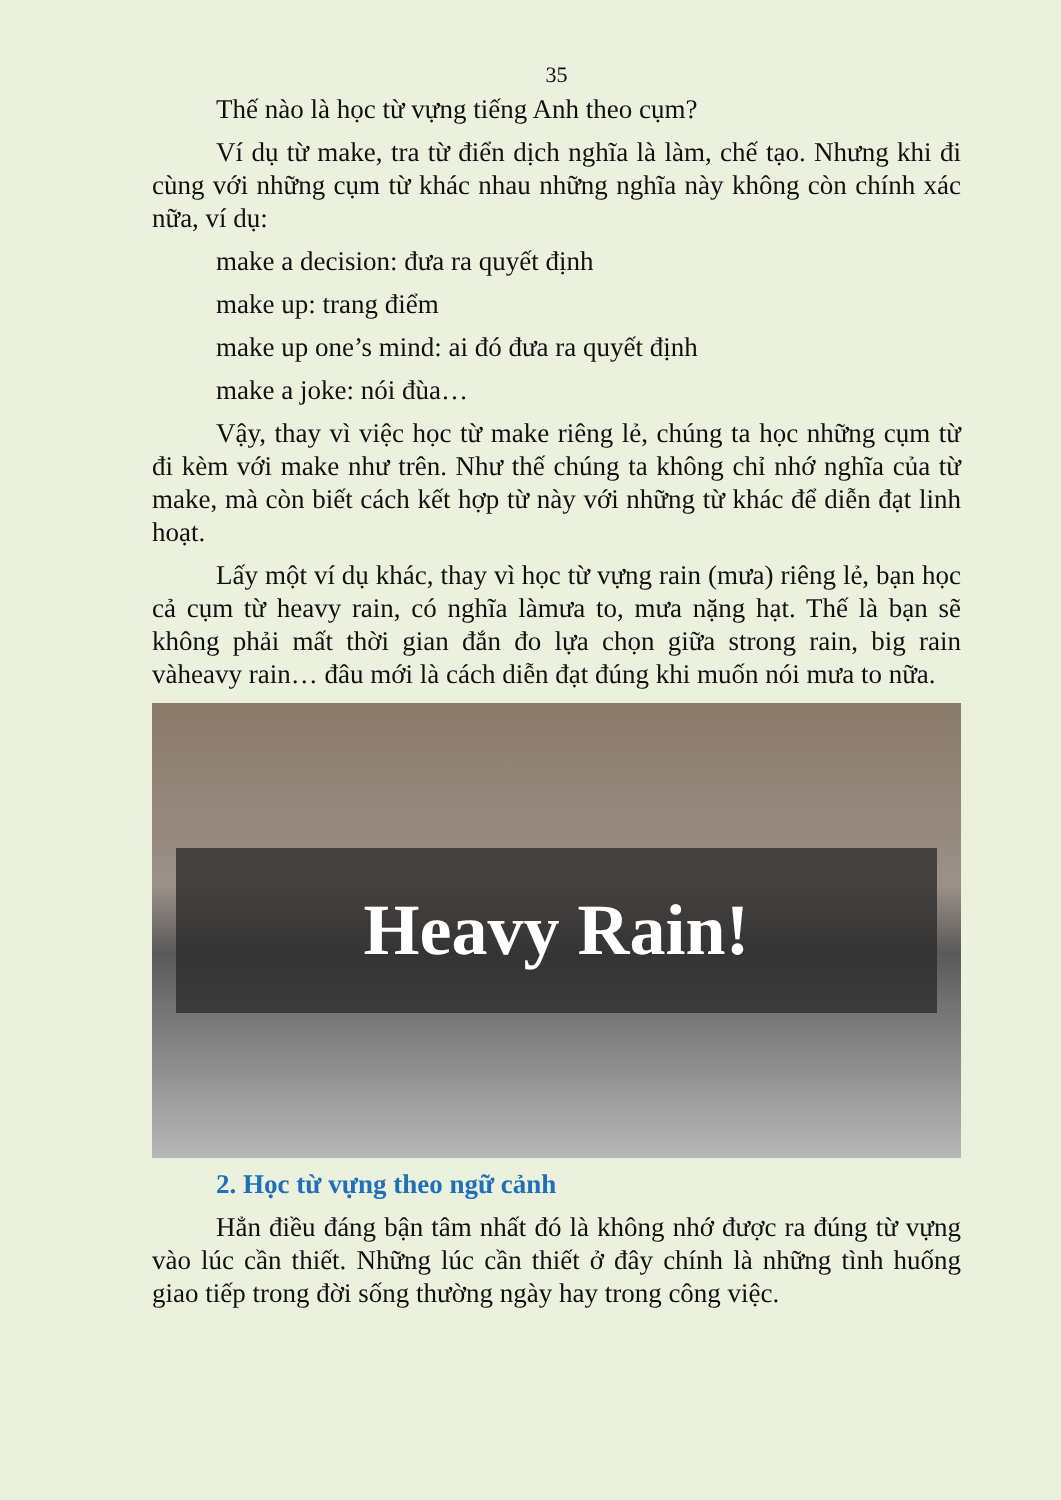35
Thế nào là học từ vựng tiếng Anh theo cụm?
Ví dụ từ make, tra từ điển dịch nghĩa là làm, chế tạo. Nhưng khi đi cùng với những cụm từ khác nhau những nghĩa này không còn chính xác nữa, ví dụ:
make a decision: đưa ra quyết định
make up: trang điểm
make up one’s mind: ai đó đưa ra quyết định
make a joke: nói đùa…
Vậy, thay vì việc học từ make riêng lẻ, chúng ta học những cụm từ đi kèm với make như trên. Như thế chúng ta không chỉ nhớ nghĩa của từ make, mà còn biết cách kết hợp từ này với những từ khác để diễn đạt linh hoạt.
Lấy một ví dụ khác, thay vì học từ vựng rain (mưa) riêng lẻ, bạn học cả cụm từ heavy rain, có nghĩa làmưa to, mưa nặng hạt. Thế là bạn sẽ không phải mất thời gian đắn đo lựa chọn giữa strong rain, big rain vàheavy rain… đâu mới là cách diễn đạt đúng khi muốn nói mưa to nữa.
Heavy Rain!
2. Học từ vựng theo ngữ cảnh
Hẳn điều đáng bận tâm nhất đó là không nhớ được ra đúng từ vựng vào lúc cần thiết. Những lúc cần thiết ở đây chính là những tình huống giao tiếp trong đời sống thường ngày hay trong công việc.